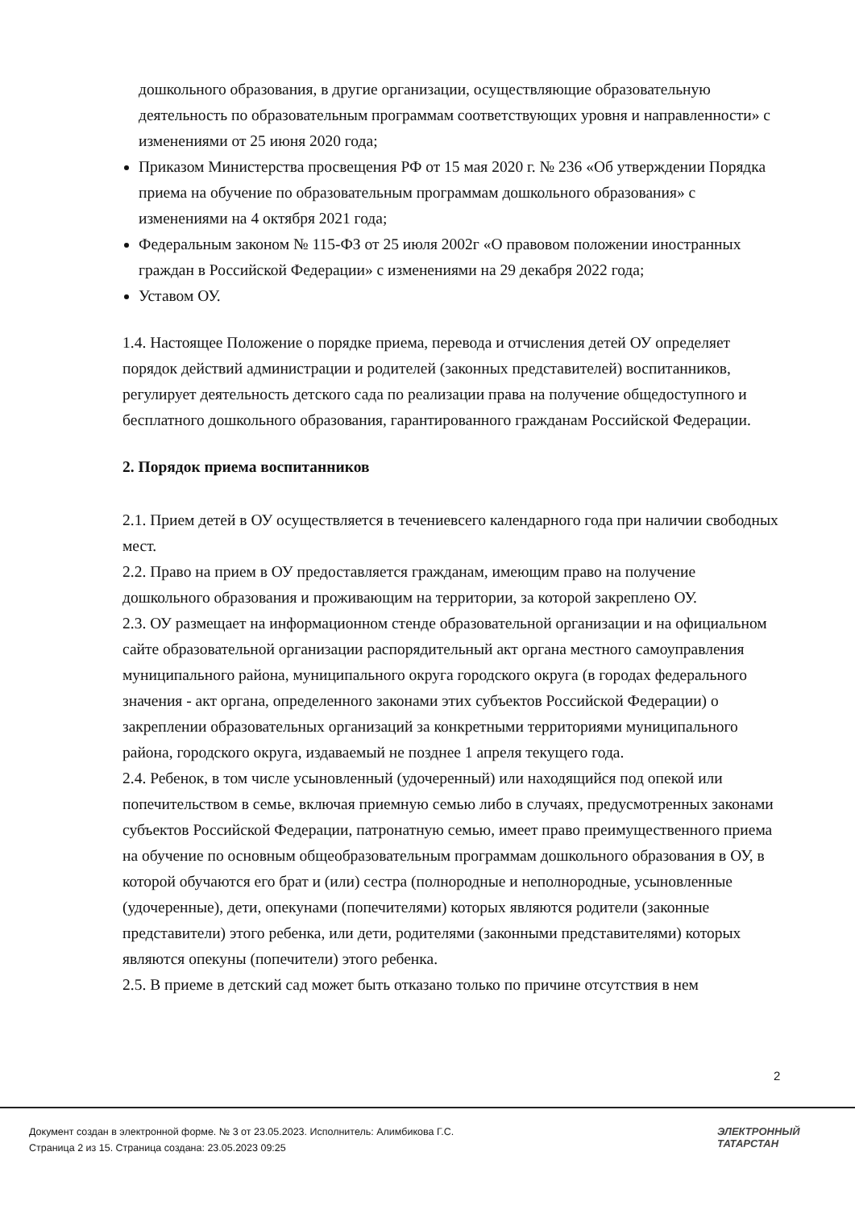дошкольного образования, в другие организации, осуществляющие образовательную деятельность по образовательным программам соответствующих уровня и направленности» с изменениями от 25 июня 2020 года;
Приказом Министерства просвещения РФ от 15 мая 2020 г. № 236 «Об утверждении Порядка приема на обучение по образовательным программам дошкольного образования» с изменениями на 4 октября 2021 года;
Федеральным законом № 115-ФЗ от 25 июля 2002г «О правовом положении иностранных граждан в Российской Федерации» с изменениями на 29 декабря 2022 года;
Уставом ОУ.
1.4. Настоящее Положение о порядке приема, перевода и отчисления детей ОУ определяет порядок действий администрации и родителей (законных представителей) воспитанников, регулирует деятельность детского сада по реализации права на получение общедоступного и бесплатного дошкольного образования, гарантированного гражданам Российской Федерации.
2. Порядок приема воспитанников
2.1. Прием детей в ОУ осуществляется в течениевсего календарного года при наличии свободных мест.
2.2. Право на прием в ОУ предоставляется гражданам, имеющим право на получение дошкольного образования и проживающим на территории, за которой закреплено ОУ.
2.3. ОУ размещает на информационном стенде образовательной организации и на официальном сайте образовательной организации распорядительный акт органа местного самоуправления муниципального района, муниципального округа городского округа (в городах федерального значения - акт органа, определенного законами этих субъектов Российской Федерации) о закреплении образовательных организаций за конкретными территориями муниципального района, городского округа, издаваемый не позднее 1 апреля текущего года.
2.4. Ребенок, в том числе усыновленный (удочеренный) или находящийся под опекой или попечительством в семье, включая приемную семью либо в случаях, предусмотренных законами субъектов Российской Федерации, патронатную семью, имеет право преимущественного приема на обучение по основным общеобразовательным программам дошкольного образования в ОУ, в которой обучаются его брат и (или) сестра (полнородные и неполнородные, усыновленные (удочеренные), дети, опекунами (попечителями) которых являются родители (законные представители) этого ребенка, или дети, родителями (законными представителями) которых являются опекуны (попечители) этого ребенка.
2.5. В приеме в детский сад может быть отказано только по причине отсутствия в нем
2
Документ создан в электронной форме. № 3 от 23.05.2023. Исполнитель: Алимбикова Г.С.
Страница 2 из 15. Страница создана: 23.05.2023 09:25
ЭЛЕКТРОННЫЙ
ТАТАРСТАН